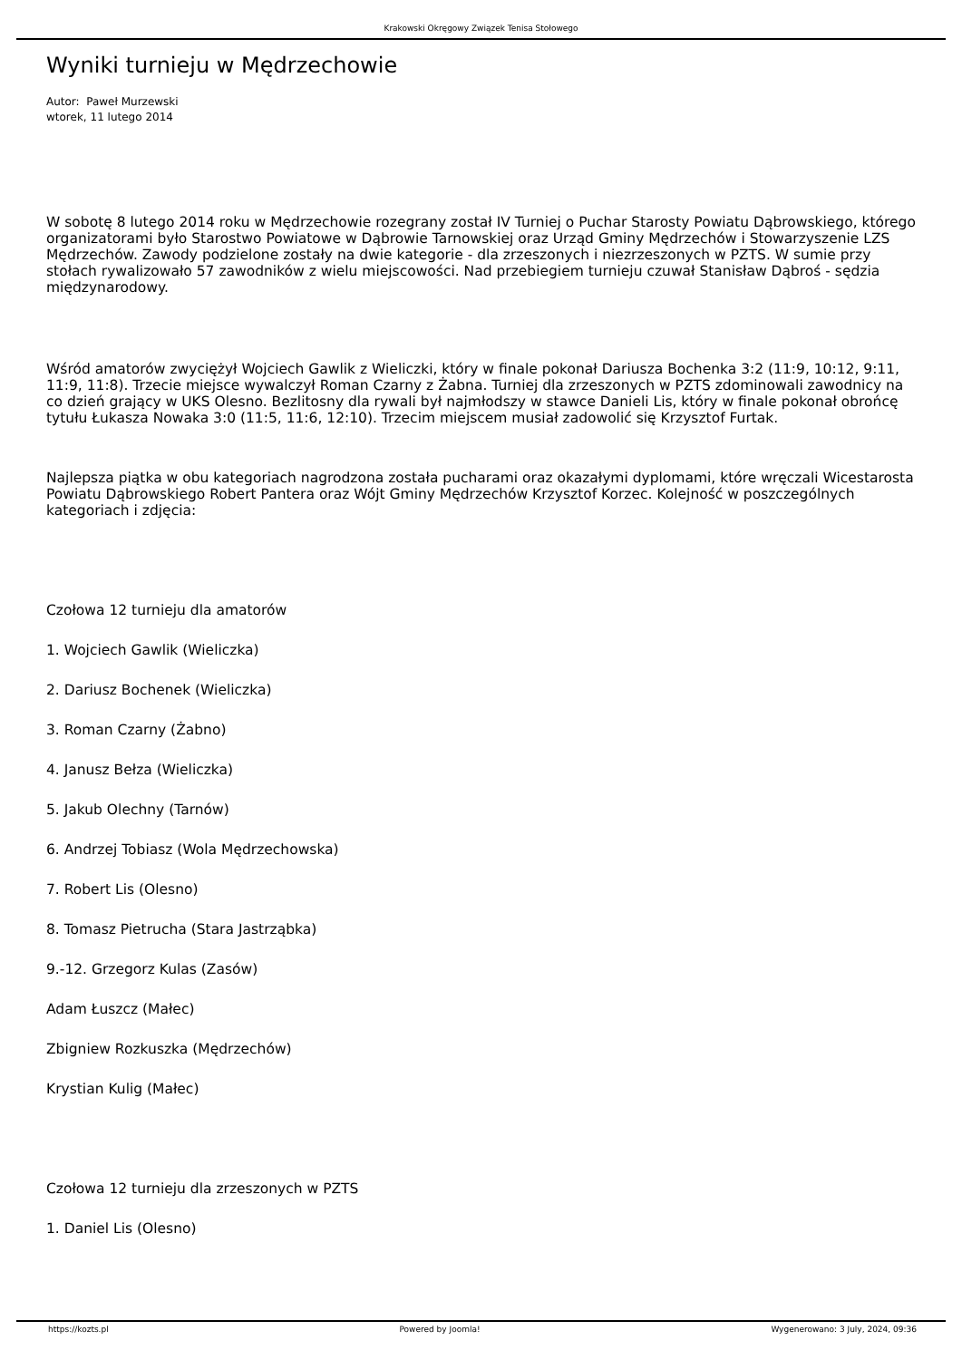Krakowski Okręgowy Związek Tenisa Stołowego
Wyniki turnieju w Mędrzechowie
Autor: Paweł Murzewski
wtorek, 11 lutego 2014
W sobotę 8 lutego 2014 roku w Mędrzechowie rozegrany został IV Turniej o Puchar Starosty Powiatu Dąbrowskiego, którego organizatorami było Starostwo Powiatowe w Dąbrowie Tarnowskiej oraz Urząd Gminy Mędrzechów i Stowarzyszenie LZS Mędrzechów. Zawody podzielone zostały na dwie kategorie - dla zrzeszonych i niezrzeszonych w PZTS. W sumie przy stołach rywalizowało 57 zawodników z wielu miejscowości. Nad przebiegiem turnieju czuwał Stanisław Dąbroś - sędzia międzynarodowy.
Wśród amatorów zwyciężył Wojciech Gawlik z Wieliczki, który w finale pokonał Dariusza Bochenka 3:2 (11:9, 10:12, 9:11, 11:9, 11:8). Trzecie miejsce wywalczył Roman Czarny z Żabna. Turniej dla zrzeszonych w PZTS zdominowali zawodnicy na co dzień grający w UKS Olesno. Bezlitosny dla rywali był najmłodszy w stawce Danieli Lis, który w finale pokonał obrońcę tytułu Łukasza Nowaka 3:0 (11:5, 11:6, 12:10). Trzecim miejscem musiał zadowolić się Krzysztof Furtak.
Najlepsza piątka w obu kategoriach nagrodzona została pucharami oraz okazałymi dyplomami, które wręczali Wicestarosta Powiatu Dąbrowskiego Robert Pantera oraz Wójt Gminy Mędrzechów Krzysztof Korzec. Kolejność w poszczególnych kategoriach i zdjęcia:
Czołowa 12 turnieju dla amatorów
1. Wojciech Gawlik (Wieliczka)
2. Dariusz Bochenek (Wieliczka)
3. Roman Czarny (Żabno)
4. Janusz Bełza (Wieliczka)
5. Jakub Olechny (Tarnów)
6. Andrzej Tobiasz (Wola Mędrzechowska)
7. Robert Lis (Olesno)
8. Tomasz Pietrucha (Stara Jastrząbka)
9.-12. Grzegorz Kulas (Zasów)
Adam Łuszcz (Małec)
Zbigniew Rozkuszka (Mędrzechów)
Krystian Kulig (Małec)
Czołowa 12 turnieju dla zrzeszonych w PZTS
1. Daniel Lis (Olesno)
https://kozts.pl Powered by Joomla! Wygenerowano: 3 July, 2024, 09:36